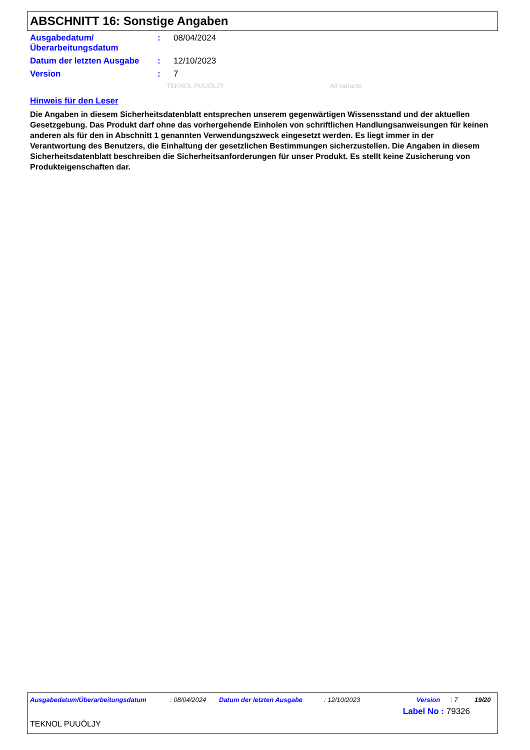ABSCHNITT 16: Sonstige Angaben
Ausgabedatum/
Überarbeitungsdatum
: 08/04/2024
Datum der letzten Ausgabe : 12/10/2023
Version : 7
TEKNOL PUUÖLJY All variants
Hinweis für den Leser
Die Angaben in diesem Sicherheitsdatenblatt entsprechen unserem gegenwärtigen Wissensstand und der aktuellen Gesetzgebung. Das Produkt darf ohne das vorhergehende Einholen von schriftlichen Handlungsanweisungen für keinen anderen als für den in Abschnitt 1 genannten Verwendungszweck eingesetzt werden. Es liegt immer in der Verantwortung des Benutzers, die Einhaltung der gesetzlichen Bestimmungen sicherzustellen. Die Angaben in diesem Sicherheitsdatenblatt beschreiben die Sicherheitsanforderungen für unser Produkt. Es stellt keine Zusicherung von Produkteigenschaften dar.
Ausgabedatum/Überarbeitungsdatum: 08/04/2024 Datum der letzten Ausgabe: 12/10/2023 Version: 7 19/20
Label No : 79326
TEKNOL PUUÖLJY